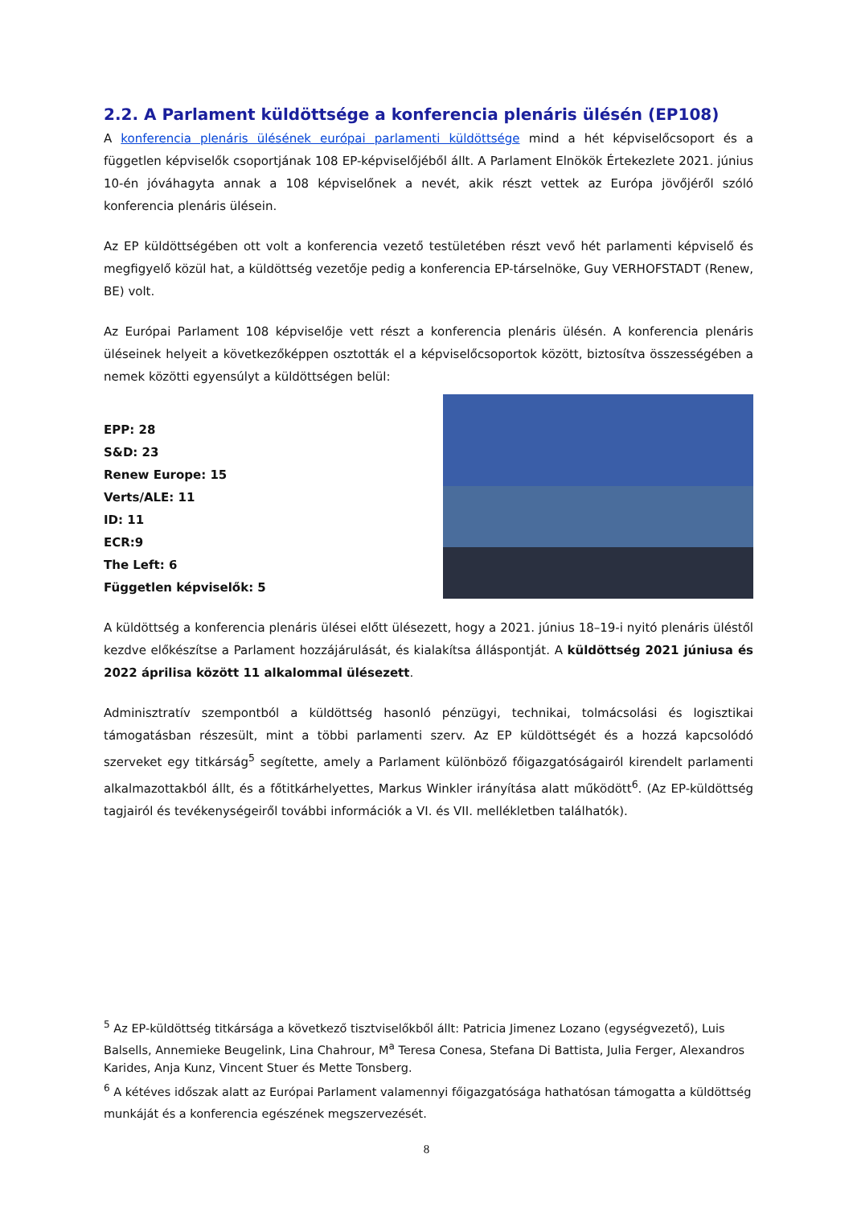2.2. A Parlament küldöttsége a konferencia plenáris ülésén (EP108)
A konferencia plenáris ülésének európai parlamenti küldöttsége mind a hét képviselőcsoport és a független képviselők csoportjának 108 EP-képviselőjéből állt. A Parlament Elnökök Értekezlete 2021. június 10-én jóváhagyta annak a 108 képviselőnek a nevét, akik részt vettek az Európa jövőjéről szóló konferencia plenáris ülésein.
Az EP küldöttségében ott volt a konferencia vezető testületében részt vevő hét parlamenti képviselő és megfigyelő közül hat, a küldöttség vezetője pedig a konferencia EP-társelnöke, Guy VERHOFSTADT (Renew, BE) volt.
Az Európai Parlament 108 képviselője vett részt a konferencia plenáris ülésén. A konferencia plenáris üléseinek helyeit a következőképpen osztották el a képviselőcsoportok között, biztosítva összességében a nemek közötti egyensúlyt a küldöttségen belül:
EPP: 28
S&D: 23
Renew Europe: 15
Verts/ALE: 11
ID: 11
ECR:9
The Left: 6
Független képviselők: 5
A küldöttség a konferencia plenáris ülései előtt ülésezett, hogy a 2021. június 18–19-i nyitó plenáris üléstől kezdve előkészítse a Parlament hozzájárulását, és kialakítsa álláspontját. A küldöttség 2021 júniusa és 2022 áprilisa között 11 alkalommal ülésezett.
Adminisztratív szempontból a küldöttség hasonló pénzügyi, technikai, tolmácsolási és logisztikai támogatásban részesült, mint a többi parlamenti szerv. Az EP küldöttségét és a hozzá kapcsolódó szerveket egy titkárság<sup>5</sup> segítette, amely a Parlament különböző főigazgatóságairól kirendelt parlamenti alkalmazottakból állt, és a főtitkárhelyettes, Markus Winkler irányítása alatt működött<sup>6</sup>. (Az EP-küldöttség tagjairól és tevékenységeiről további információk a VI. és VII. mellékletben találhatók).
<sup>5</sup> Az EP-küldöttség titkársága a következő tisztviselőkből állt: Patricia Jimenez Lozano (egységvezető), Luis Balsells, Annemieke Beugelink, Lina Chahrour, M<sup>a</sup> Teresa Conesa, Stefana Di Battista, Julia Ferger, Alexandros Karides, Anja Kunz, Vincent Stuer és Mette Tonsberg.
<sup>6</sup> A kétéves időszak alatt az Európai Parlament valamennyi főigazgatósága hathatósan támogatta a küldöttség munkáját és a konferencia egészének megszervezését.
8